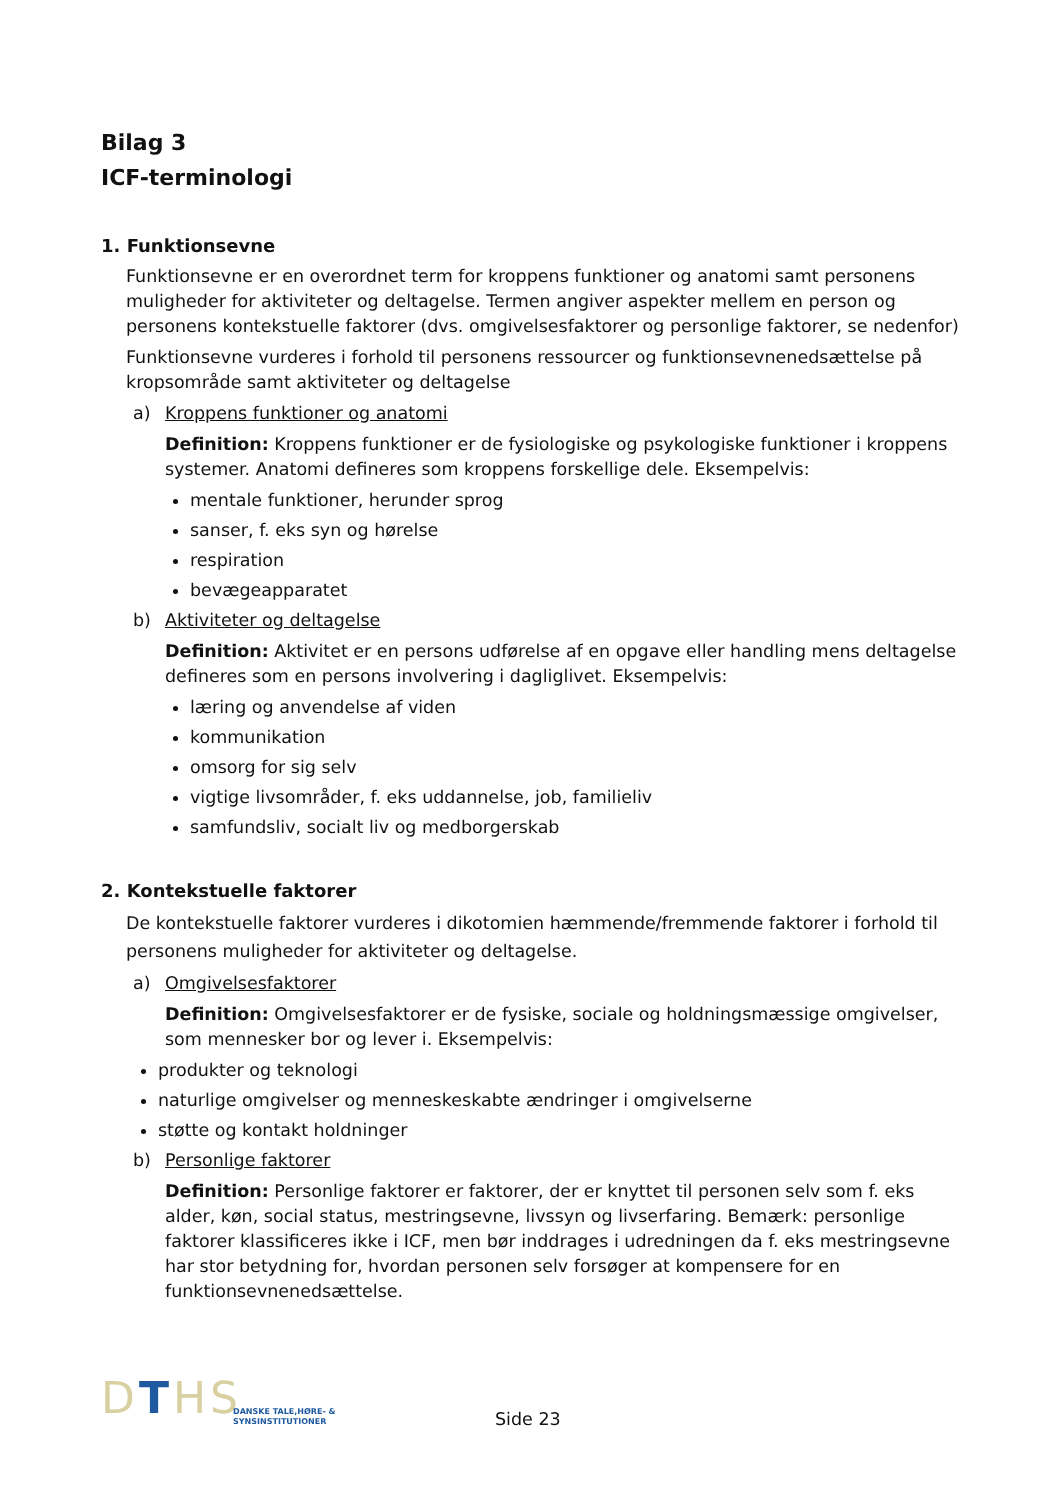Bilag 3
ICF-terminologi
1. Funktionsevne
Funktionsevne er en overordnet term for kroppens funktioner og anatomi samt personens muligheder for aktiviteter og deltagelse. Termen angiver aspekter mellem en person og personens kontekstuelle faktorer (dvs. omgivelsesfaktorer og personlige faktorer, se nedenfor)
Funktionsevne vurderes i forhold til personens ressourcer og funktionsevnenedsættelse på kropsområde samt aktiviteter og deltagelse
a) Kroppens funktioner og anatomi
Definition: Kroppens funktioner er de fysiologiske og psykologiske funktioner i kroppens systemer. Anatomi defineres som kroppens forskellige dele. Eksempelvis:
mentale funktioner, herunder sprog
sanser, f. eks syn og hørelse
respiration
bevægeapparatet
b) Aktiviteter og deltagelse
Definition: Aktivitet er en persons udførelse af en opgave eller handling mens deltagelse defineres som en persons involvering i dagliglivet. Eksempelvis:
læring og anvendelse af viden
kommunikation
omsorg for sig selv
vigtige livsområder, f. eks uddannelse, job, familieliv
samfundsliv, socialt liv og medborgerskab
2. Kontekstuelle faktorer
De kontekstuelle faktorer vurderes i dikotomien hæmmende/fremmende faktorer i forhold til personens muligheder for aktiviteter og deltagelse.
a) Omgivelsesfaktorer
Definition: Omgivelsesfaktorer er de fysiske, sociale og holdningsmæssige omgivelser, som mennesker bor og lever i. Eksempelvis:
produkter og teknologi
naturlige omgivelser og menneskeskabte ændringer i omgivelserne
støtte og kontakt holdninger
b) Personlige faktorer
Definition: Personlige faktorer er faktorer, der er knyttet til personen selv som f. eks alder, køn, social status, mestringsevne, livssyn og livserfaring. Bemærk: personlige faktorer klassificeres ikke i ICF, men bør inddrages i udredningen da f. eks mestringsevne har stor betydning for, hvordan personen selv forsøger at kompensere for en funktionsevnenedsættelse.
DTHS
DANSKE TALE,HØRE- &
SYNSINSTITUTIONER
Side 23